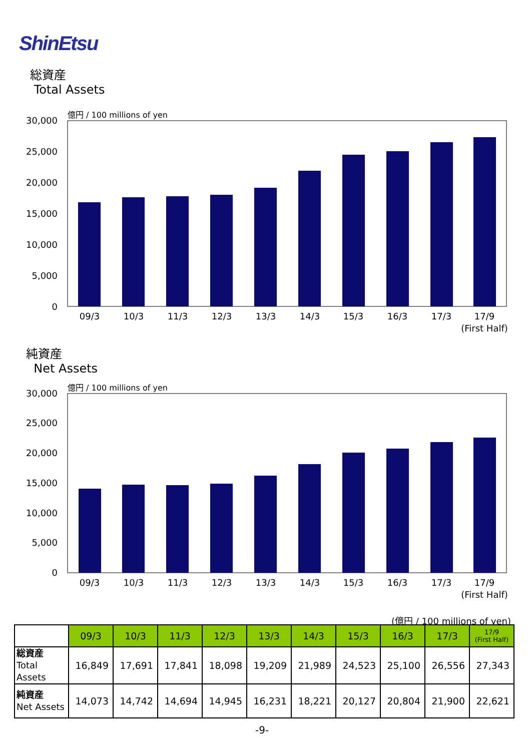ShinEtsu
総資産
Total Assets
億円 / 100 millions of yen
30,000
25,000
20,000
15,000
10,000
5,000
0
09/3
10/3
11/3
12/3
13/3
14/3
15/3
16/3
17/3
17/9
(First Half)
純資産
Net Assets
億円 / 100 millions of yen
30,000
25,000
20,000
15,000
10,000
5,000
0
09/3
10/3
11/3
12/3
13/3
14/3
15/3
16/3
17/3
17/9
(First Half)
(億円 / 100 millions of yen)
| | 09/3 | 10/3 | 11/3 | 12/3 | 13/3 | 14/3 | 15/3 | 16/3 | 17/3 | 17/9 (First Half) |
| --- | --- | --- | --- | --- | --- | --- | --- | --- | --- | --- |
| 総資産 Total Assets | 16,849 | 17,691 | 17,841 | 18,098 | 19,209 | 21,989 | 24,523 | 25,100 | 26,556 | 27,343 |
| 純資産 Net Assets | 14,073 | 14,742 | 14,694 | 14,945 | 16,231 | 18,221 | 20,127 | 20,804 | 21,900 | 22,621 |
-9-